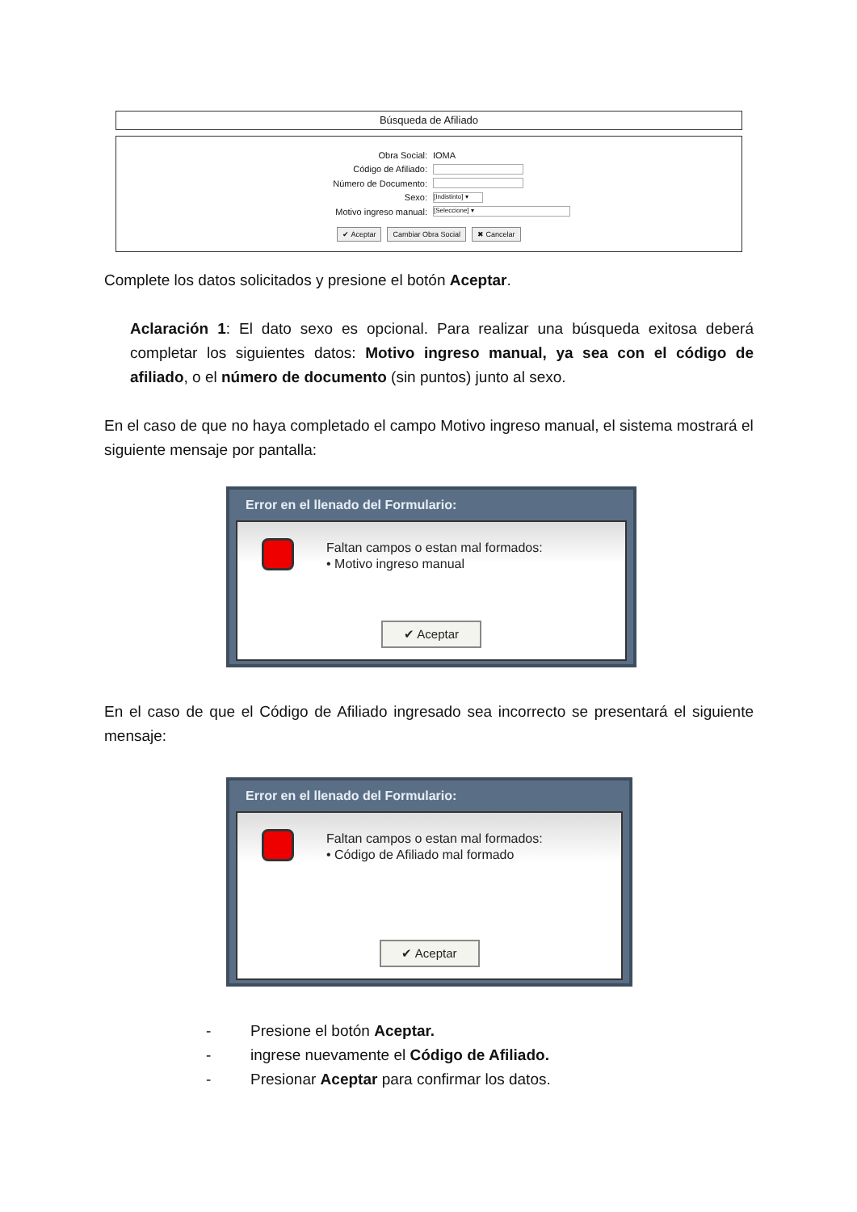Búsqueda de Afiliado
Obra Social:
IOMA
Código de Afiliado:
Número de Documento:
Sexo:
[Indistinto] ▾
Motivo ingreso manual:
[Seleccione] ▾
✔ Aceptar Cambiar Obra Social ✖ Cancelar
Complete los datos solicitados y presione el botón Aceptar.
Aclaración 1: El dato sexo es opcional. Para realizar una búsqueda exitosa deberá completar los siguientes datos: Motivo ingreso manual, ya sea con el código de afiliado, o el número de documento (sin puntos) junto al sexo.
En el caso de que no haya completado el campo Motivo ingreso manual, el sistema mostrará el siguiente mensaje por pantalla:
Error en el llenado del Formulario:
Faltan campos o estan mal formados:
• Motivo ingreso manual
✔ Aceptar
En el caso de que el Código de Afiliado ingresado sea incorrecto se presentará el siguiente mensaje:
Error en el llenado del Formulario:
Faltan campos o estan mal formados:
• Código de Afiliado mal formado
✔ Aceptar
- Presione el botón Aceptar.
- ingrese nuevamente el Código de Afiliado.
- Presionar Aceptar para confirmar los datos.